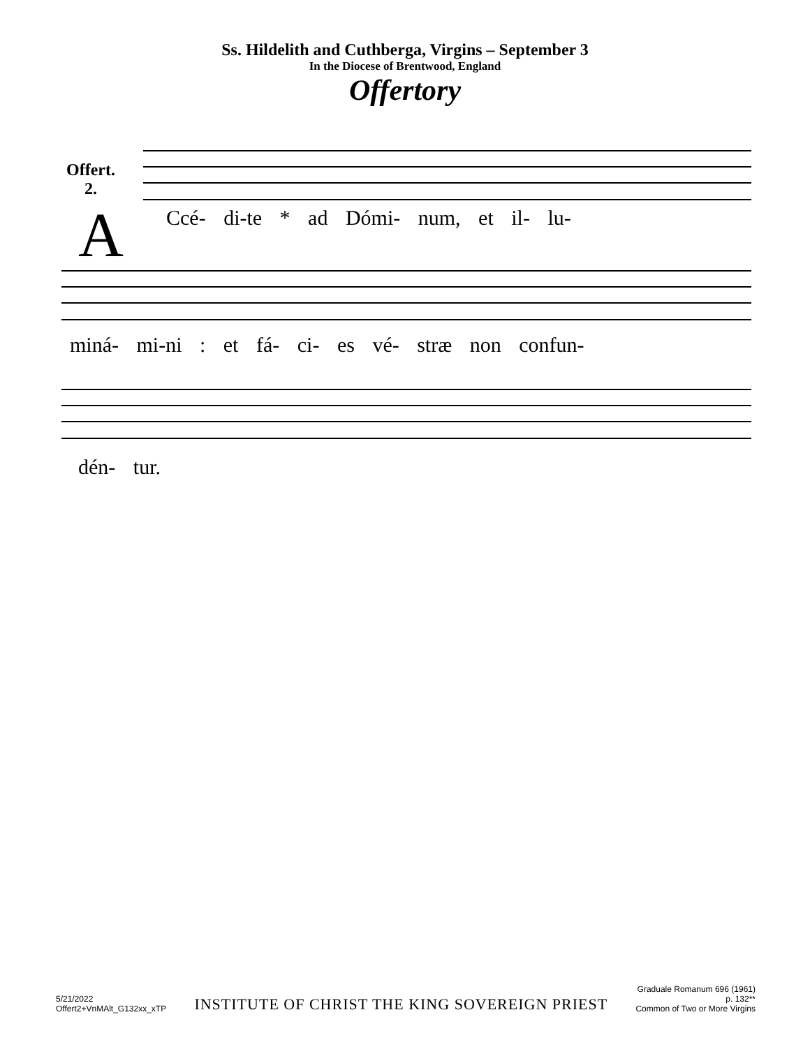Ss. Hildelith and Cuthberga, Virgins – September 3
In the Diocese of Brentwood, England
Offertory
Offert.
2.
A
Ccé- di-te * ad Dómi- num, et il- lu-
miná- mi-ni : et fá- ci- es vé- stræ non confun-
dén- tur.
5/21/2022
Offert2+VnMAlt_G132xx_xTP
INSTITUTE OF CHRIST THE KING SOVEREIGN PRIEST
Graduale Romanum 696 (1961)
p. 132**
Common of Two or More Virgins